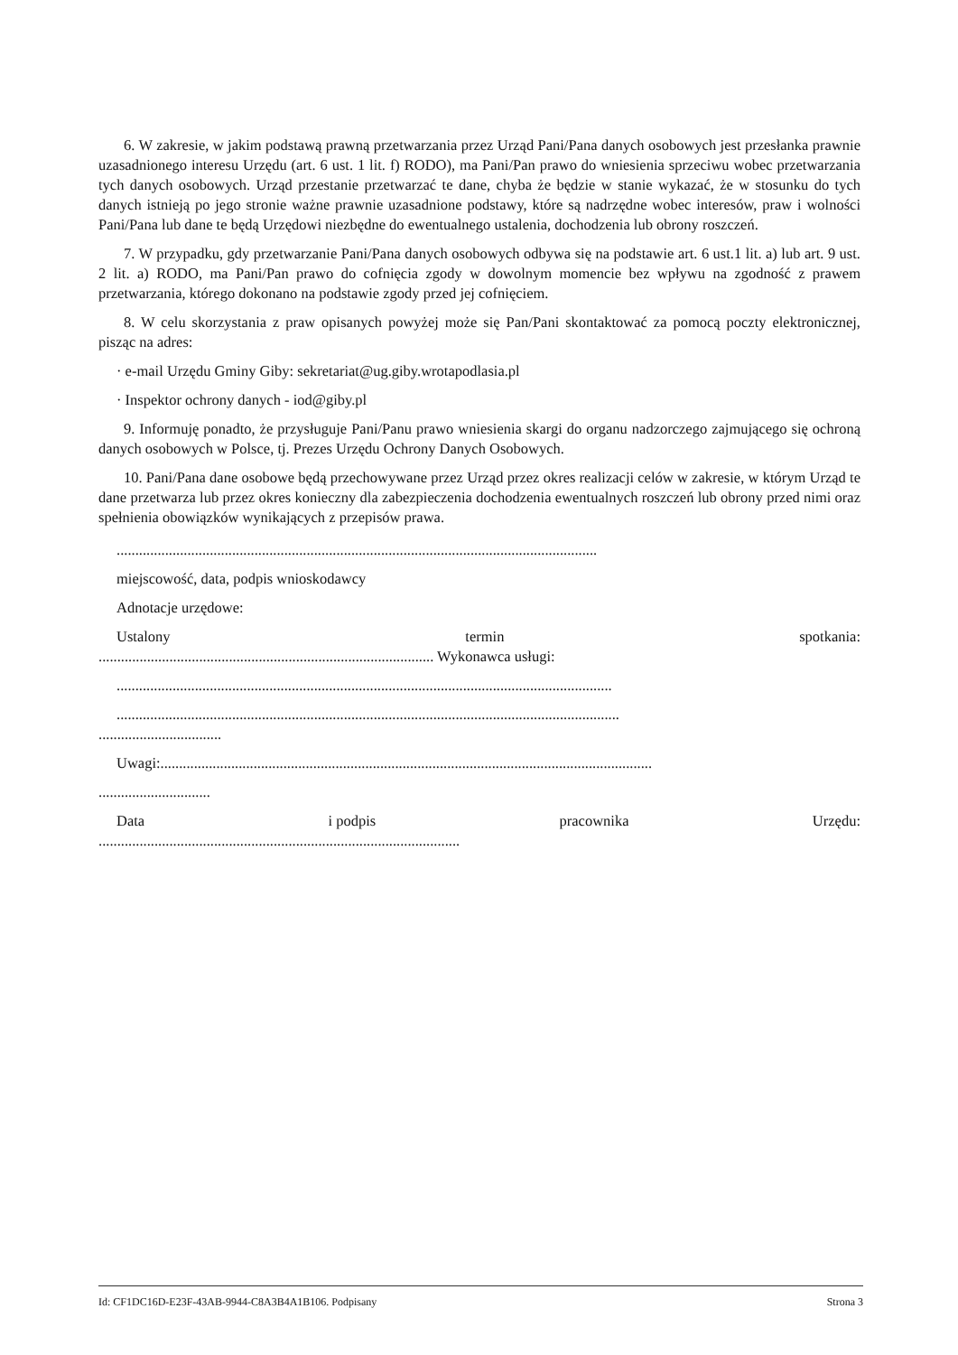6. W zakresie, w jakim podstawą prawną przetwarzania przez Urząd Pani/Pana danych osobowych jest przesłanka prawnie uzasadnionego interesu Urzędu (art. 6 ust. 1 lit. f) RODO), ma Pani/Pan prawo do wniesienia sprzeciwu wobec przetwarzania tych danych osobowych. Urząd przestanie przetwarzać te dane, chyba że będzie w stanie wykazać, że w stosunku do tych danych istnieją po jego stronie ważne prawnie uzasadnione podstawy, które są nadrzędne wobec interesów, praw i wolności Pani/Pana lub dane te będą Urzędowi niezbędne do ewentualnego ustalenia, dochodzenia lub obrony roszczeń.
7. W przypadku, gdy przetwarzanie Pani/Pana danych osobowych odbywa się na podstawie art. 6 ust.1 lit. a) lub art. 9 ust. 2 lit. a) RODO, ma Pani/Pan prawo do cofnięcia zgody w dowolnym momencie bez wpływu na zgodność z prawem przetwarzania, którego dokonano na podstawie zgody przed jej cofnięciem.
8. W celu skorzystania z praw opisanych powyżej może się Pan/Pani skontaktować za pomocą poczty elektronicznej, pisząc na adres:
· e-mail Urzędu Gminy Giby: sekretariat@ug.giby.wrotapodlasia.pl
· Inspektor ochrony danych - iod@giby.pl
9. Informuję ponadto, że przysługuje Pani/Panu prawo wniesienia skargi do organu nadzorczego zajmującego się ochroną danych osobowych w Polsce, tj. Prezes Urzędu Ochrony Danych Osobowych.
10. Pani/Pana dane osobowe będą przechowywane przez Urząd przez okres realizacji celów w zakresie, w którym Urząd te dane przetwarza lub przez okres konieczny dla zabezpieczenia dochodzenia ewentualnych roszczeń lub obrony przed nimi oraz spełnienia obowiązków wynikających z przepisów prawa.
.................................................................................................................................
miejscowość, data, podpis wnioskodawcy
Adnotacje urzędowe:
Ustalony termin spotkania:
.......................................................................................... Wykonawca usługi:
.....................................................................................................................................
.......................................................................................................................................
.................................
Uwagi:....................................................................................................................................
..............................
Data i podpis pracownika Urzędu:
.................................................................................................
Id: CF1DC16D-E23F-43AB-9944-C8A3B4A1B106. Podpisany Strona 3